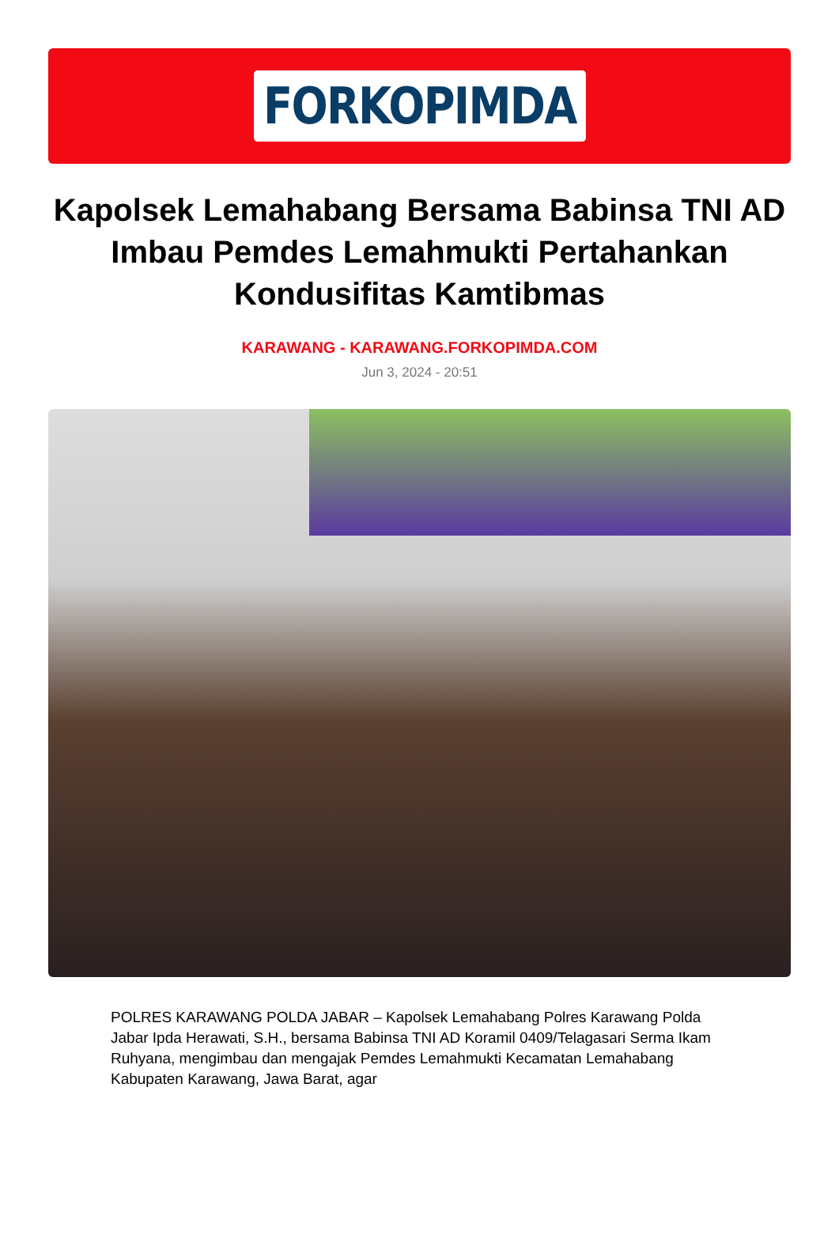FORKOPIMDA
Kapolsek Lemahabang Bersama Babinsa TNI AD Imbau Pemdes Lemahmukti Pertahankan Kondusifitas Kamtibmas
KARAWANG - KARAWANG.FORKOPIMDA.COM
Jun 3, 2024 - 20:51
POLRES KARAWANG POLDA JABAR – Kapolsek Lemahabang Polres Karawang Polda Jabar Ipda Herawati, S.H., bersama Babinsa TNI AD Koramil 0409/Telagasari Serma Ikam Ruhyana, mengimbau dan mengajak Pemdes Lemahmukti Kecamatan Lemahabang Kabupaten Karawang, Jawa Barat, agar